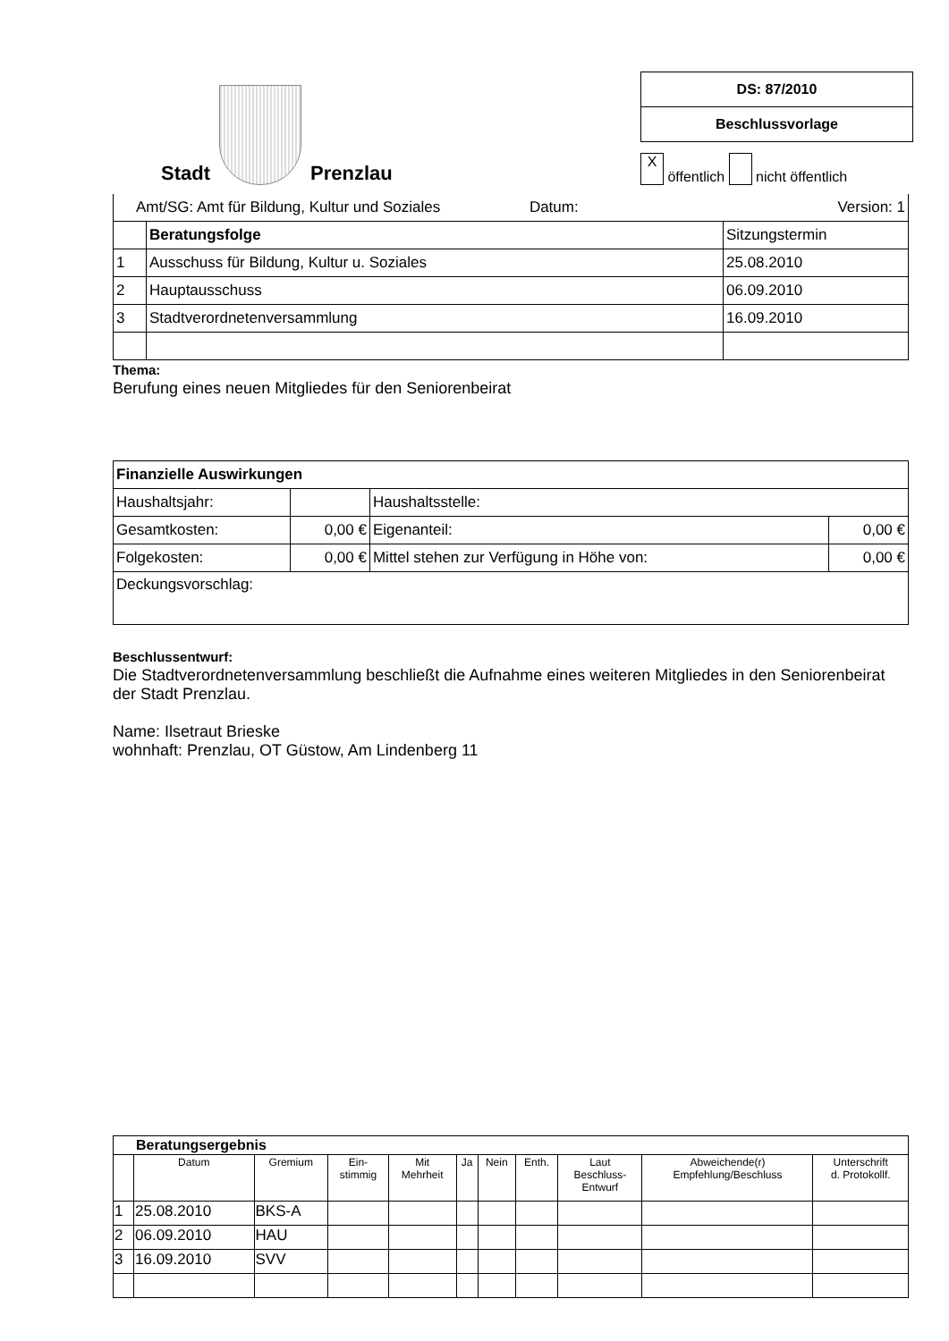Stadt
Prenzlau
DS: 87/2010
Beschlussvorlage
X öffentlich nicht öffentlich
| Amt/SG: Amt für Bildung, Kultur und Soziales Datum: | | Version: 1 |
| | Beratungsfolge | Sitzungstermin |
| 1 | Ausschuss für Bildung, Kultur u. Soziales | 25.08.2010 |
| 2 | Hauptausschuss | 06.09.2010 |
| 3 | Stadtverordnetenversammlung | 16.09.2010 |
Thema:
Berufung eines neuen Mitgliedes für den Seniorenbeirat
| Finanzielle Auswirkungen | | | |
| Haushaltsjahr: | | Haushaltsstelle: | |
| Gesamtkosten: | 0,00 € | Eigenanteil: | 0,00 € |
| Folgekosten: | 0,00 € | Mittel stehen zur Verfügung in Höhe von: | 0,00 € |
| Deckungsvorschlag: | | | |
Beschlussentwurf:
Die Stadtverordnetenversammlung beschließt die Aufnahme eines weiteren Mitgliedes in den Seniorenbeirat der Stadt Prenzlau.
Name: Ilsetraut Brieske
wohnhaft: Prenzlau, OT Güstow, Am Lindenberg 11
| Beratungsergebnis | | | | | | | | | | |
| --- | --- | --- | --- | --- | --- | --- | --- | --- | --- | --- |
| | Datum | Gremium | Ein- stimmig | Mit Mehrheit | Ja | Nein | Enth. | Laut Beschluss- Entwurf | Abweichende(r) Empfehlung/Beschluss | Unterschrift d. Protokollf. |
| 1 | 25.08.2010 | BKS-A | | | | | | | | |
| 2 | 06.09.2010 | HAU | | | | | | | | |
| 3 | 16.09.2010 | SVV | | | | | | | | |